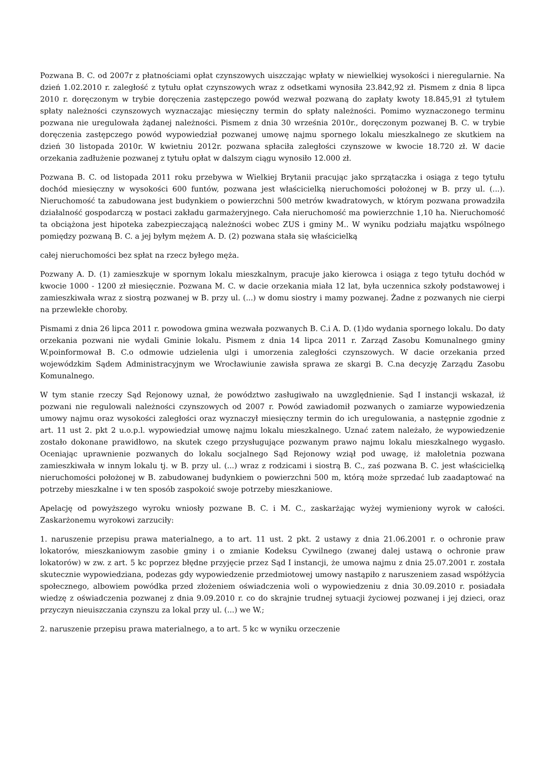Pozwana B. C. od 2007r z płatnościami opłat czynszowych uiszczając wpłaty w niewielkiej wysokości i nieregularnie. Na dzień 1.02.2010 r. zaległość z tytułu opłat czynszowych wraz z odsetkami wynosiła 23.842,92 zł. Pismem z dnia 8 lipca 2010 r. doręczonym w trybie doręczenia zastępczego powód wezwał pozwaną do zapłaty kwoty 18.845,91 zł tytułem spłaty należności czynszowych wyznaczając miesięczny termin do spłaty należności. Pomimo wyznaczonego terminu pozwana nie uregulowała żądanej należności. Pismem z dnia 30 września 2010r., doręczonym pozwanej B. C. w trybie doręczenia zastępczego powód wypowiedział pozwanej umowę najmu spornego lokalu mieszkalnego ze skutkiem na dzień 30 listopada 2010r. W kwietniu 2012r. pozwana spłaciła zaległości czynszowe w kwocie 18.720 zł. W dacie orzekania zadłużenie pozwanej z tytułu opłat w dalszym ciągu wynosiło 12.000 zł.
Pozwana B. C. od listopada 2011 roku przebywa w Wielkiej Brytanii pracując jako sprzątaczka i osiąga z tego tytułu dochód miesięczny w wysokości 600 funtów, pozwana jest właścicielką nieruchomości położonej w B. przy ul. (...). Nieruchomość ta zabudowana jest budynkiem o powierzchni 500 metrów kwadratowych, w którym pozwana prowadziła działalność gospodarczą w postaci zakładu garmażeryjnego. Cała nieruchomość ma powierzchnie 1,10 ha. Nieruchomość ta obciążona jest hipoteka zabezpieczającą należności wobec ZUS i gminy M.. W wyniku podziału majątku wspólnego pomiędzy pozwaną B. C. a jej byłym mężem A. D. (2) pozwana stała się właścicielką
całej nieruchomości bez spłat na rzecz byłego męża.
Pozwany A. D. (1) zamieszkuje w spornym lokalu mieszkalnym, pracuje jako kierowca i osiąga z tego tytułu dochód w kwocie 1000 - 1200 zł miesięcznie. Pozwana M. C. w dacie orzekania miała 12 lat, była uczennica szkoły podstawowej i zamieszkiwała wraz z siostrą pozwanej w B. przy ul. (...) w domu siostry i mamy pozwanej. Żadne z pozwanych nie cierpi na przewlekłe choroby.
Pismami z dnia 26 lipca 2011 r. powodowa gmina wezwała pozwanych B. C.i A. D. (1)do wydania spornego lokalu. Do daty orzekania pozwani nie wydali Gminie lokalu. Pismem z dnia 14 lipca 2011 r. Zarząd Zasobu Komunalnego gminy W.poinformował B. C.o odmowie udzielenia ulgi i umorzenia zaległości czynszowych. W dacie orzekania przed wojewódzkim Sądem Administracyjnym we Wrocławiunie zawisła sprawa ze skargi B. C.na decyzję Zarządu Zasobu Komunalnego.
W tym stanie rzeczy Sąd Rejonowy uznał, że powództwo zasługiwało na uwzględnienie. Sąd I instancji wskazał, iż pozwani nie regulowali należności czynszowych od 2007 r. Powód zawiadomił pozwanych o zamiarze wypowiedzenia umowy najmu oraz wysokości zaległości oraz wyznaczył miesięczny termin do ich uregulowania, a następnie zgodnie z art. 11 ust 2. pkt 2 u.o.p.l. wypowiedział umowę najmu lokalu mieszkalnego. Uznać zatem należało, że wypowiedzenie zostało dokonane prawidłowo, na skutek czego przysługujące pozwanym prawo najmu lokalu mieszkalnego wygasło. Oceniając uprawnienie pozwanych do lokalu socjalnego Sąd Rejonowy wziął pod uwagę, iż małoletnia pozwana zamieszkiwała w innym lokalu tj. w B. przy ul. (...) wraz z rodzicami i siostrą B. C., zaś pozwana B. C. jest właścicielką nieruchomości położonej w B. zabudowanej budynkiem o powierzchni 500 m, którą może sprzedać lub zaadaptować na potrzeby mieszkalne i w ten sposób zaspokoić swoje potrzeby mieszkaniowe.
Apelację od powyższego wyroku wniosły pozwane B. C. i M. C., zaskarżając wyżej wymieniony wyrok w całości. Zaskarżonemu wyrokowi zarzuciły:
1. naruszenie przepisu prawa materialnego, a to art. 11 ust. 2 pkt. 2 ustawy z dnia 21.06.2001 r. o ochronie praw lokatorów, mieszkaniowym zasobie gminy i o zmianie Kodeksu Cywilnego (zwanej dalej ustawą o ochronie praw lokatorów) w zw. z art. 5 kc poprzez błędne przyjęcie przez Sąd I instancji, że umowa najmu z dnia 25.07.2001 r. została skutecznie wypowiedziana, podezas gdy wypowiedzenie przedmiotowej umowy nastąpiło z naruszeniem zasad współżycia społecznego, albowiem powódka przed złożeniem oświadczenia woli o wypowiedzeniu z dnia 30.09.2010 r. posiadała wiedzę z oświadczenia pozwanej z dnia 9.09.2010 r. co do skrajnie trudnej sytuacji życiowej pozwanej i jej dzieci, oraz przyczyn nieuiszczania czynszu za lokal przy ul. (...) we W.;
2. naruszenie przepisu prawa materialnego, a to art. 5 kc w wyniku orzeczenie